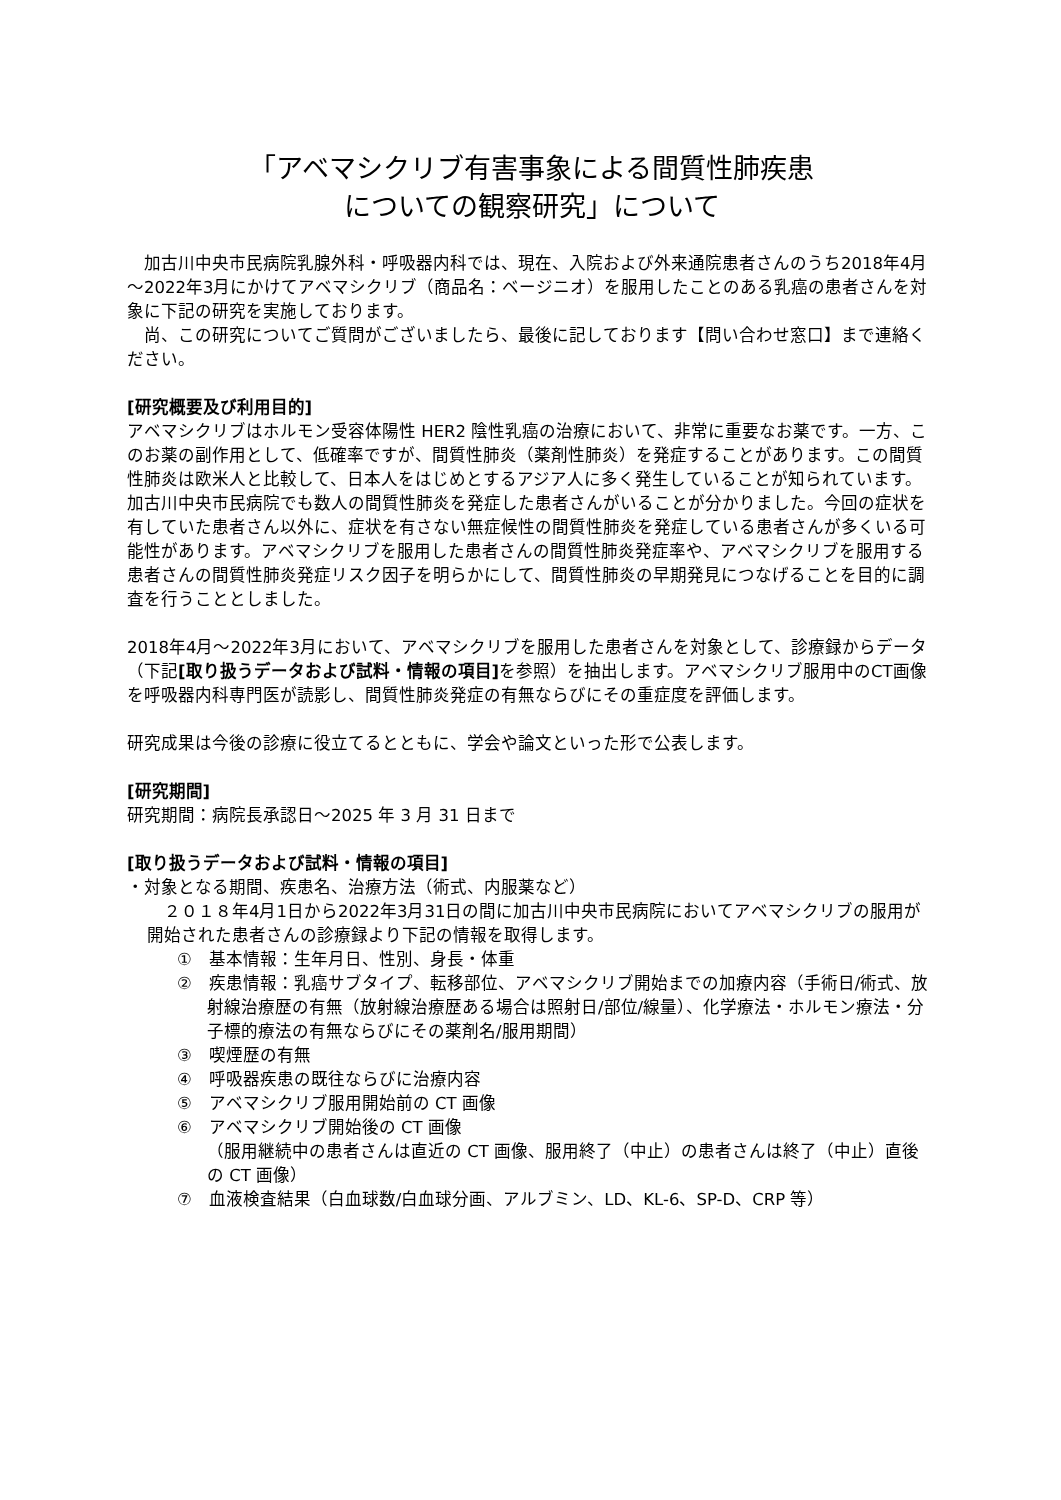「アベマシクリブ有害事象による間質性肺疾患
についての観察研究」について
　加古川中央市民病院乳腺外科・呼吸器内科では、現在、入院および外来通院患者さんのうち2018年4月～2022年3月にかけてアベマシクリブ（商品名：ベージニオ）を服用したことのある乳癌の患者さんを対象に下記の研究を実施しております。
　尚、この研究についてご質問がございましたら、最後に記しております【問い合わせ窓口】まで連絡ください。
[研究概要及び利用目的]
アベマシクリブはホルモン受容体陽性 HER2 陰性乳癌の治療において、非常に重要なお薬です。一方、このお薬の副作用として、低確率ですが、間質性肺炎（薬剤性肺炎）を発症することがあります。この間質性肺炎は欧米人と比較して、日本人をはじめとするアジア人に多く発生していることが知られています。
加古川中央市民病院でも数人の間質性肺炎を発症した患者さんがいることが分かりました。今回の症状を有していた患者さん以外に、症状を有さない無症候性の間質性肺炎を発症している患者さんが多くいる可能性があります。アベマシクリブを服用した患者さんの間質性肺炎発症率や、アベマシクリブを服用する患者さんの間質性肺炎発症リスク因子を明らかにして、間質性肺炎の早期発見につなげることを目的に調査を行うこととしました。
2018年4月～2022年3月において、アベマシクリブを服用した患者さんを対象として、診療録からデータ（下記[取り扱うデータおよび試料・情報の項目] を参照）を抽出します。アベマシクリブ服用中のCT画像を呼吸器内科専門医が読影し、間質性肺炎発症の有無ならびにその重症度を評価します。
研究成果は今後の診療に役立てるとともに、学会や論文といった形で公表します。
[研究期間]
研究期間：病院長承認日～2025 年 3 月 31 日まで
[取り扱うデータおよび試料・情報の項目]
・対象となる期間、疾患名、治療方法（術式、内服薬など）
　２０１８年4月1日から2022年3月31日の間に加古川中央市民病院においてアベマシクリブの服用が開始された患者さんの診療録より下記の情報を取得します。
①　基本情報：生年月日、性別、身長・体重
②　疾患情報：乳癌サブタイプ、転移部位、アベマシクリブ開始までの加療内容（手術日/術式、放射線治療歴の有無（放射線治療歴ある場合は照射日/部位/線量）、化学療法・ホルモン療法・分子標的療法の有無ならびにその薬剤名/服用期間）
③　喫煙歴の有無
④　呼吸器疾患の既往ならびに治療内容
⑤　アベマシクリブ服用開始前の CT 画像
⑥　アベマシクリブ開始後の CT 画像
（服用継続中の患者さんは直近の CT 画像、服用終了（中止）の患者さんは終了（中止）直後の CT 画像）
⑦　血液検査結果（白血球数/白血球分画、アルブミン、LD、KL-6、SP-D、CRP 等）